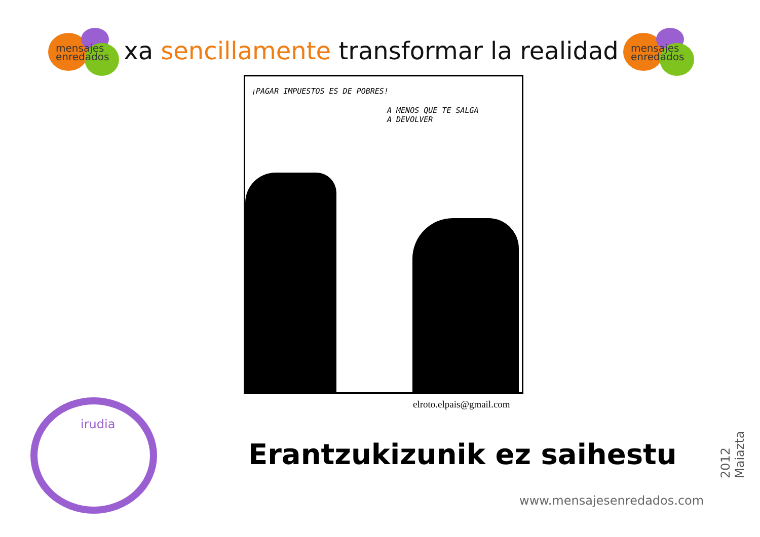mensajes
enredados
xa sencillamente transformar la realidad
mensajes
enredados
¡PAGAR IMPUESTOS ES DE POBRES!
A MENOS QUE TE SALGA
A DEVOLVER
elroto.elpais@gmail.com
Erantzukizunik ez saihestu
2012 Maiazta
www.mensajesenredados.com
irudia